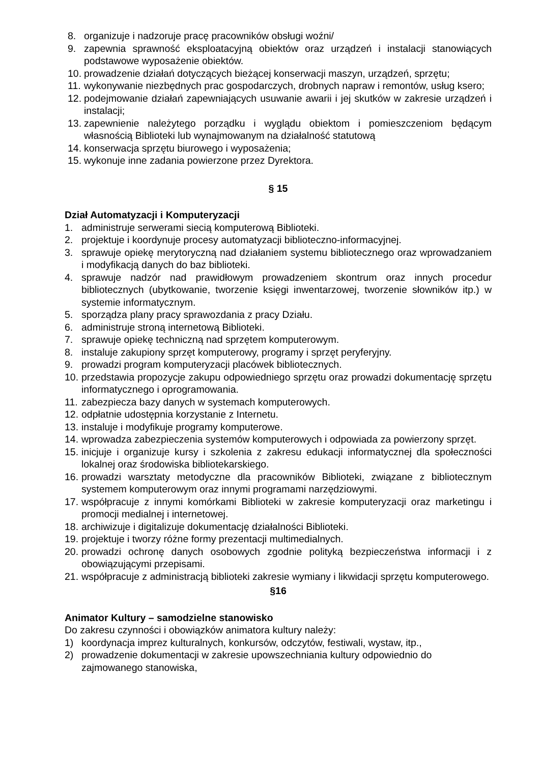8. organizuje i nadzoruje pracę pracowników obsługi woźni/
9. zapewnia sprawność eksploatacyjną obiektów oraz urządzeń i instalacji stanowiących podstawowe wyposażenie obiektów.
10. prowadzenie działań dotyczących bieżącej konserwacji maszyn, urządzeń, sprzętu;
11. wykonywanie niezbędnych prac gospodarczych, drobnych napraw i remontów, usług ksero;
12. podejmowanie działań zapewniających usuwanie awarii i jej skutków w zakresie urządzeń i instalacji;
13. zapewnienie należytego porządku i wyglądu obiektom i pomieszczeniom będącym własnością Biblioteki lub wynajmowanym na działalność statutową
14. konserwacja sprzętu biurowego i wyposażenia;
15. wykonuje inne zadania powierzone przez Dyrektora.
§ 15
Dział Automatyzacji i Komputeryzacji
1. administruje serwerami siecią komputerową Biblioteki.
2. projektuje i koordynuje procesy automatyzacji biblioteczno-informacyjnej.
3. sprawuje opiekę merytoryczną nad działaniem systemu bibliotecznego oraz wprowadzaniem i modyfikacją danych do baz biblioteki.
4. sprawuje nadzór nad prawidłowym prowadzeniem skontrum oraz innych procedur bibliotecznych (ubytkowanie, tworzenie księgi inwentarzowej, tworzenie słowników itp.) w systemie informatycznym.
5. sporządza plany pracy sprawozdania z pracy Działu.
6. administruje stroną internetową Biblioteki.
7. sprawuje opiekę techniczną nad sprzętem komputerowym.
8. instaluje zakupiony sprzęt komputerowy, programy i sprzęt peryferyjny.
9. prowadzi program komputeryzacji placówek bibliotecznych.
10. przedstawia propozycje zakupu odpowiedniego sprzętu oraz prowadzi dokumentację sprzętu informatycznego i oprogramowania.
11. zabezpiecza bazy danych w systemach komputerowych.
12. odpłatnie udostępnia korzystanie z Internetu.
13. instaluje i modyfikuje programy komputerowe.
14. wprowadza zabezpieczenia systemów komputerowych i odpowiada za powierzony sprzęt.
15. inicjuje i organizuje kursy i szkolenia z zakresu edukacji informatycznej dla społeczności lokalnej oraz środowiska bibliotekarskiego.
16. prowadzi warsztaty metodyczne dla pracowników Biblioteki, związane z bibliotecznym systemem komputerowym oraz innymi programami narzędziowymi.
17. współpracuje z innymi komórkami Biblioteki w zakresie komputeryzacji oraz marketingu i promocji medialnej i internetowej.
18. archiwizuje i digitalizuje dokumentację działalności Biblioteki.
19. projektuje i tworzy różne formy prezentacji multimedialnych.
20. prowadzi ochronę danych osobowych zgodnie polityką bezpieczeństwa informacji i z obowiązującymi przepisami.
21. współpracuje z administracją biblioteki zakresie wymiany i likwidacji sprzętu komputerowego.
§16
Animator Kultury – samodzielne stanowisko
Do zakresu czynności i obowiązków animatora kultury należy:
1) koordynacja imprez kulturalnych, konkursów, odczytów, festiwali, wystaw, itp.,
2) prowadzenie dokumentacji w zakresie upowszechniania kultury odpowiednio do zajmowanego stanowiska,